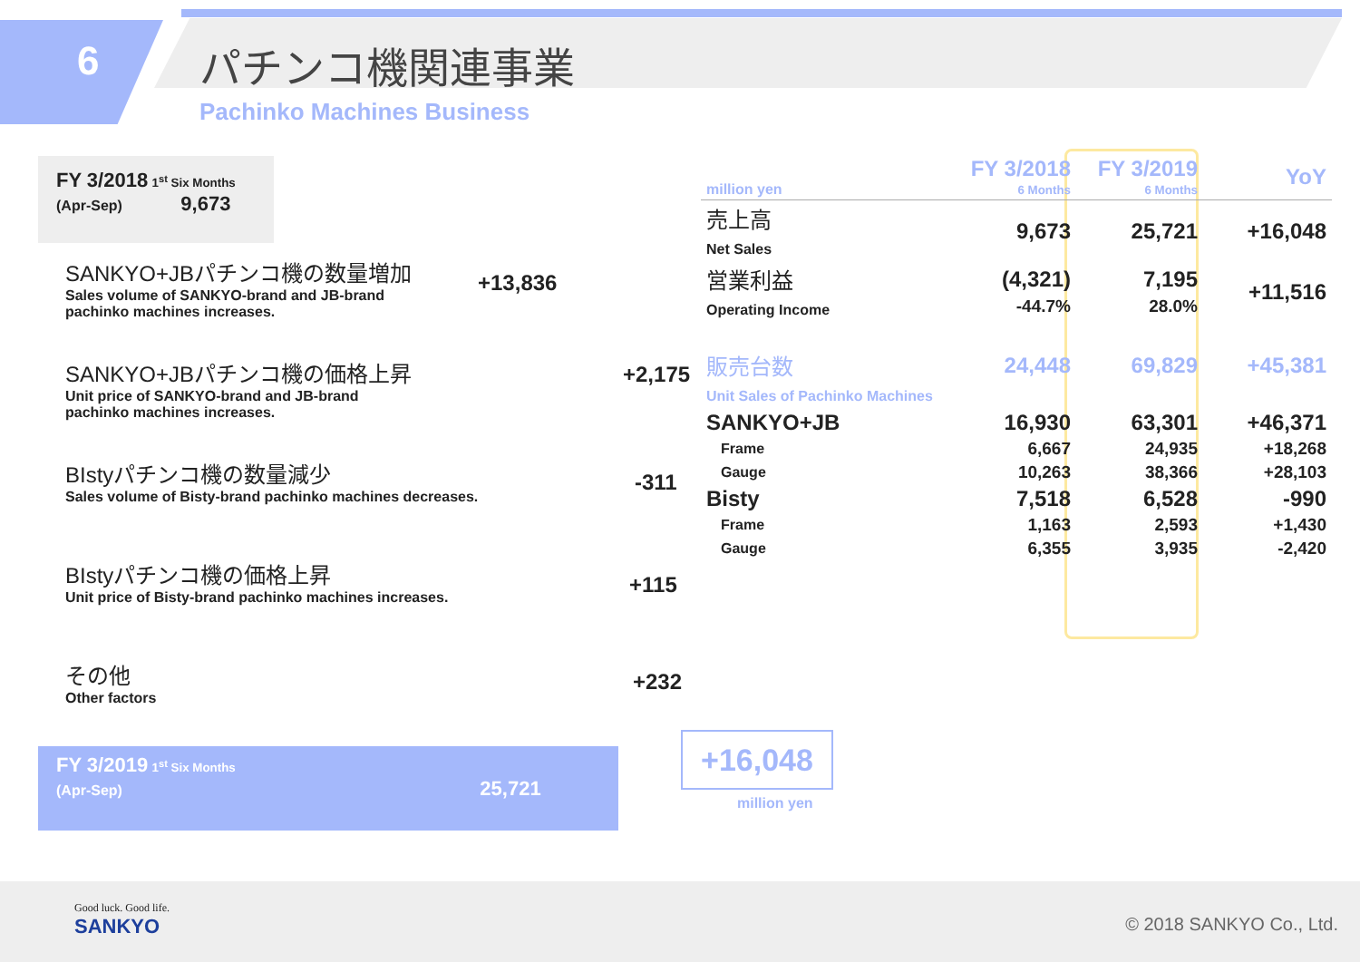6 パチンコ機関連事業
Pachinko Machines Business
FY 3/2018 1<sup>st</sup> Six Months
(Apr-Sep) 9,673
SANKYO+JBパチンコ機の数量増加
Sales volume of SANKYO-brand and JB-brand
pachinko machines increases.
+13,836
SANKYO+JBパチンコ機の価格上昇
Unit price of SANKYO-brand and JB-brand
pachinko machines increases.
+2,175
BIstyパチンコ機の数量減少
Sales volume of Bisty-brand pachinko machines decreases.
-311
BIstyパチンコ機の価格上昇
Unit price of Bisty-brand pachinko machines increases.
+115
その他
Other factors
+232
FY 3/2019 1<sup>st</sup> Six Months
(Apr-Sep) 25,721
+16,048
million yen
| million yen | FY 3/2018 6 Months | FY 3/2019 6 Months | YoY |
| --- | --- | --- | --- |
| 売上高 Net Sales | 9,673 | 25,721 | +16,048 |
| 営業利益 Operating Income | (4,321) -44.7% | 7,195 28.0% | +11,516 |
| 販売台数 Unit Sales of Pachinko Machines | 24,448 | 69,829 | +45,381 |
| SANKYO+JB | 16,930 | 63,301 | +46,371 |
| Frame | 6,667 | 24,935 | +18,268 |
| Gauge | 10,263 | 38,366 | +28,103 |
| Bisty | 7,518 | 6,528 | -990 |
| Frame | 1,163 | 2,593 | +1,430 |
| Gauge | 6,355 | 3,935 | -2,420 |
Good luck. Good life.
SANKYO
© 2018 SANKYO Co., Ltd.